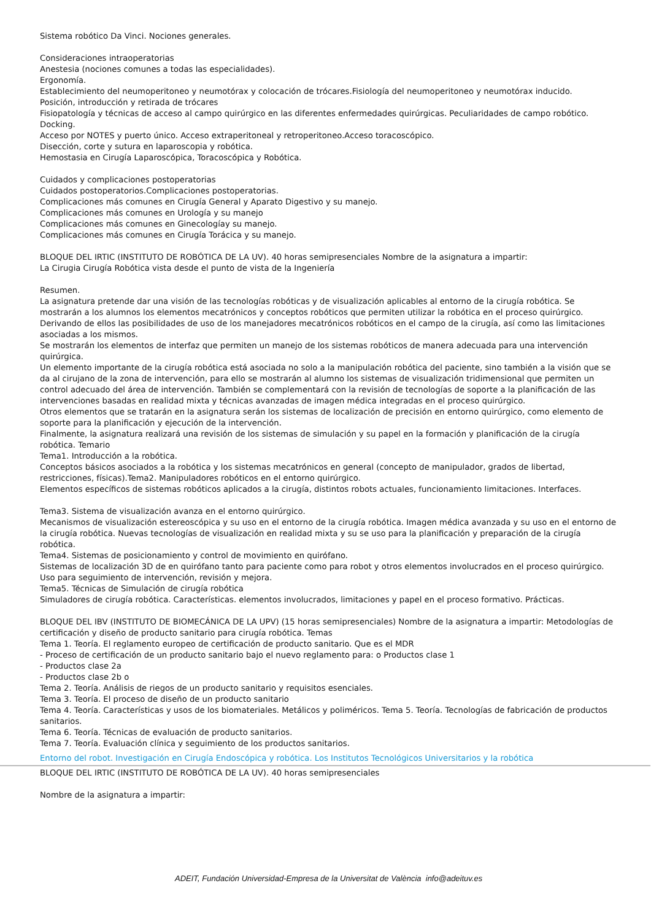Sistema robótico Da Vinci. Nociones generales.
Consideraciones intraoperatorias
Anestesia (nociones comunes a todas las especialidades).
Ergonomía.
Establecimiento del neumoperitoneo y neumotórax y colocación de trócares.Fisiología del neumoperitoneo y neumotórax inducido.
Posición, introducción y retirada de trócares
Fisiopatología y técnicas de acceso al campo quirúrgico en las diferentes enfermedades quirúrgicas. Peculiaridades de campo robótico. Docking.
Acceso por NOTES y puerto único. Acceso extraperitoneal y retroperitoneo.Acceso toracoscópico.
Disección, corte y sutura en laparoscopia y robótica.
Hemostasia en Cirugía Laparoscópica, Toracoscópica y Robótica.
Cuidados y complicaciones postoperatorias
Cuidados postoperatorios.Complicaciones postoperatorias.
Complicaciones más comunes en Cirugía General y Aparato Digestivo y su manejo.
Complicaciones más comunes en Urología y su manejo
Complicaciones más comunes en Ginecologíay su manejo.
Complicaciones más comunes en Cirugía Torácica y su manejo.
BLOQUE DEL IRTIC (INSTITUTO DE ROBÓTICA DE LA UV). 40 horas semipresenciales Nombre de la asignatura a impartir:
La Cirugia Cirugía Robótica vista desde el punto de vista de la Ingeniería
Resumen.
La asignatura pretende dar una visión de las tecnologías robóticas y de visualización aplicables al entorno de la cirugía robótica. Se mostrarán a los alumnos los elementos mecatrónicos y conceptos robóticos que permiten utilizar la robótica en el proceso quirúrgico. Derivando de ellos las posibilidades de uso de los manejadores mecatrónicos robóticos en el campo de la cirugía, así como las limitaciones asociadas a los mismos.
Se mostrarán los elementos de interfaz que permiten un manejo de los sistemas robóticos de manera adecuada para una intervención quirúrgica.
Un elemento importante de la cirugía robótica está asociada no solo a la manipulación robótica del paciente, sino también a la visión que se da al cirujano de la zona de intervención, para ello se mostrarán al alumno los sistemas de visualización tridimensional que permiten un control adecuado del área de intervención. También se complementará con la revisión de tecnologías de soporte a la planificación de las intervenciones basadas en realidad mixta y técnicas avanzadas de imagen médica integradas en el proceso quirúrgico.
Otros elementos que se tratarán en la asignatura serán los sistemas de localización de precisión en entorno quirúrgico, como elemento de soporte para la planificación y ejecución de la intervención.
Finalmente, la asignatura realizará una revisión de los sistemas de simulación y su papel en la formación y planificación de la cirugía robótica. Temario
Tema1. Introducción a la robótica.
Conceptos básicos asociados a la robótica y los sistemas mecatrónicos en general (concepto de manipulador, grados de libertad, restricciones, físicas).Tema2. Manipuladores robóticos en el entorno quirúrgico.
Elementos específicos de sistemas robóticos aplicados a la cirugía, distintos robots actuales, funcionamiento limitaciones. Interfaces.
Tema3. Sistema de visualización avanza en el entorno quirúrgico.
Mecanismos de visualización estereoscópica y su uso en el entorno de la cirugía robótica. Imagen médica avanzada y su uso en el entorno de la cirugía robótica. Nuevas tecnologías de visualización en realidad mixta y su se uso para la planificación y preparación de la cirugía robótica.
Tema4. Sistemas de posicionamiento y control de movimiento en quirófano.
Sistemas de localización 3D de en quirófano tanto para paciente como para robot y otros elementos involucrados en el proceso quirúrgico. Uso para seguimiento de intervención, revisión y mejora.
Tema5. Técnicas de Simulación de cirugía robótica
Simuladores de cirugía robótica. Características. elementos involucrados, limitaciones y papel en el proceso formativo. Prácticas.
BLOQUE DEL IBV (INSTITUTO DE BIOMECÁNICA DE LA UPV) (15 horas semipresenciales) Nombre de la asignatura a impartir: Metodologías de certificación y diseño de producto sanitario para cirugía robótica. Temas
Tema 1. Teoría. El reglamento europeo de certificación de producto sanitario. Que es el MDR
- Proceso de certificación de un producto sanitario bajo el nuevo reglamento para: o Productos clase 1
- Productos clase 2a
- Productos clase 2b o
Tema 2. Teoría. Análisis de riegos de un producto sanitario y requisitos esenciales.
Tema 3. Teoría. El proceso de diseño de un producto sanitario
Tema 4. Teoría. Características y usos de los biomateriales. Metálicos y poliméricos. Tema 5. Teoría. Tecnologías de fabricación de productos sanitarios.
Tema 6. Teoría. Técnicas de evaluación de producto sanitarios.
Tema 7. Teoría. Evaluación clínica y seguimiento de los productos sanitarios.
Entorno del robot. Investigación en Cirugía Endoscópica y robótica. Los Institutos Tecnológicos Universitarios y la robótica
BLOQUE DEL IRTIC (INSTITUTO DE ROBÓTICA DE LA UV). 40 horas semipresenciales
Nombre de la asignatura a impartir:
ADEIT, Fundación Universidad-Empresa de la Universitat de València info@adeituv.es